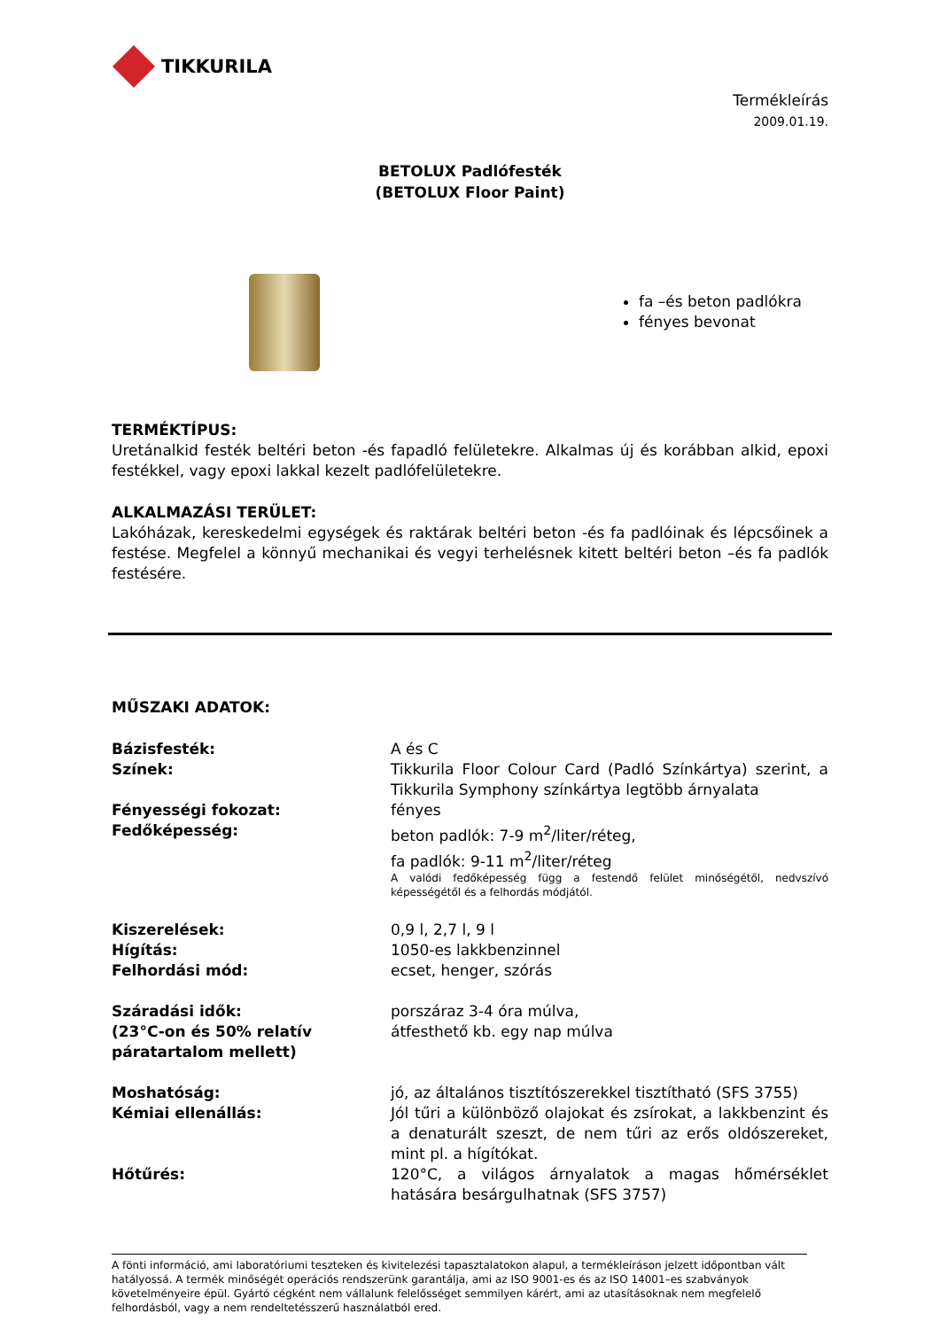TIKKURILA
Termékleírás
2009.01.19.
BETOLUX Padlófesték
(BETOLUX Floor Paint)
fa –és beton padlókra
fényes bevonat
TERMÉKTÍPUS:
Uretánalkid festék beltéri beton -és fapadló felületekre. Alkalmas új és korábban alkid, epoxi festékkel, vagy epoxi lakkal kezelt padlófelületekre.
ALKALMAZÁSI TERÜLET:
Lakóházak, kereskedelmi egységek és raktárak beltéri beton -és fa padlóinak és lépcsőinek a festése. Megfelel a könnyű mechanikai és vegyi terhelésnek kitett beltéri beton –és fa padlók festésére.
MŰSZAKI ADATOK:
| Bázisfesték: | A és C |
| Színek: | Tikkurila Floor Colour Card (Padló Színkártya) szerint, a Tikkurila Symphony színkártya legtöbb árnyalata |
| Fényességi fokozat: | fényes |
| Fedőképesség: | beton padlók: 7-9 m<sup>2</sup>/liter/réteg, fa padlók: 9-11 m<sup>2</sup>/liter/réteg A valódi fedőképesség függ a festendő felület minőségétől, nedvszívó képességétől és a felhordás módjától. |
| Kiszerelések: | 0,9 l, 2,7 l, 9 l |
| Hígítás: | 1050-es lakkbenzinnel |
| Felhordási mód: | ecset, henger, szórás |
| Száradási idők: (23°C-on és 50% relatív páratartalom mellett) | porszáraz 3-4 óra múlva, átfesthető kb. egy nap múlva |
| Moshatóság: | jó, az általános tisztítószerekkel tisztítható (SFS 3755) |
| Kémiai ellenállás: | Jól tűri a különböző olajokat és zsírokat, a lakkbenzint és a denaturált szeszt, de nem tűri az erős oldószereket, mint pl. a hígítókat. |
| Hőtűrés: | 120°C, a világos árnyalatok a magas hőmérséklet hatására besárgulhatnak (SFS 3757) |
A fönti információ, ami laboratóriumi teszteken és kivitelezési tapasztalatokon alapul, a termékleíráson jelzett időpontban vált hatályossá. A termék minőségét operációs rendszerünk garantálja, ami az ISO 9001-es és az ISO 14001–es szabványok követelményeire épül. Gyártó cégként nem vállalunk felelősséget semmilyen kárért, ami az utasításoknak nem megfelelő felhordásból, vagy a nem rendeltetésszerű használatból ered.